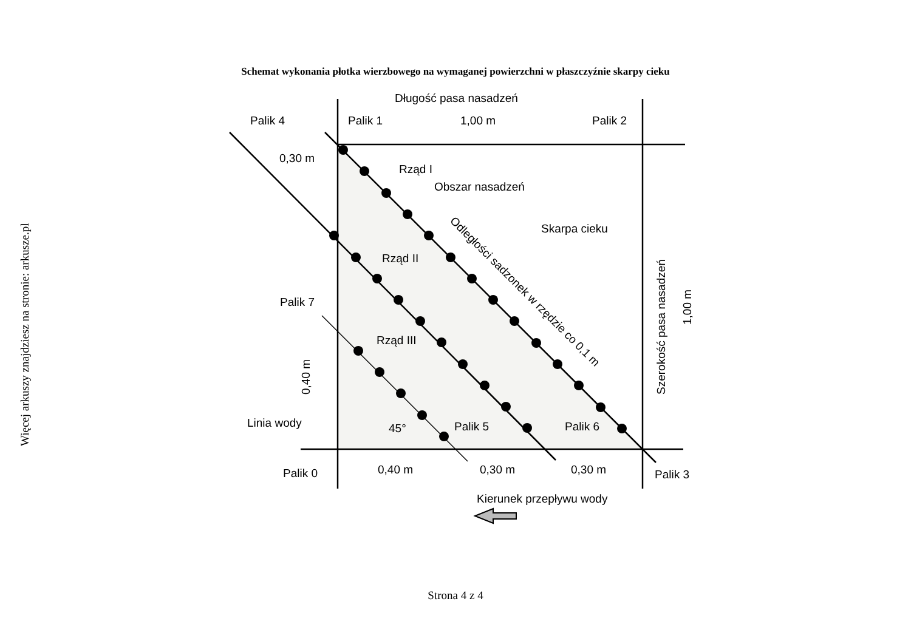Więcej arkuszy znajdziesz na stronie: arkusze.pl
Schemat wykonania płotka wierzbowego na wymaganej powierzchni w płaszczyźnie skarpy cieku
Długość pasa nasadzeń
Palik 4
Palik 1
1,00 m
Palik 2
0,30 m
Rząd I
Obszar nasadzeń
Skarpa cieku
Rząd II
Palik 7
Rząd III
Linia wody
45°
Palik 5
Palik 6
Palik 0
0,40 m
0,30 m
0,30 m
Palik 3
Kierunek przepływu wody
Odległości sadzonek w rzędzie co 0,1 m
Szerokość pasa nasadzeń
1,00 m
0,40 m
Strona 4 z 4